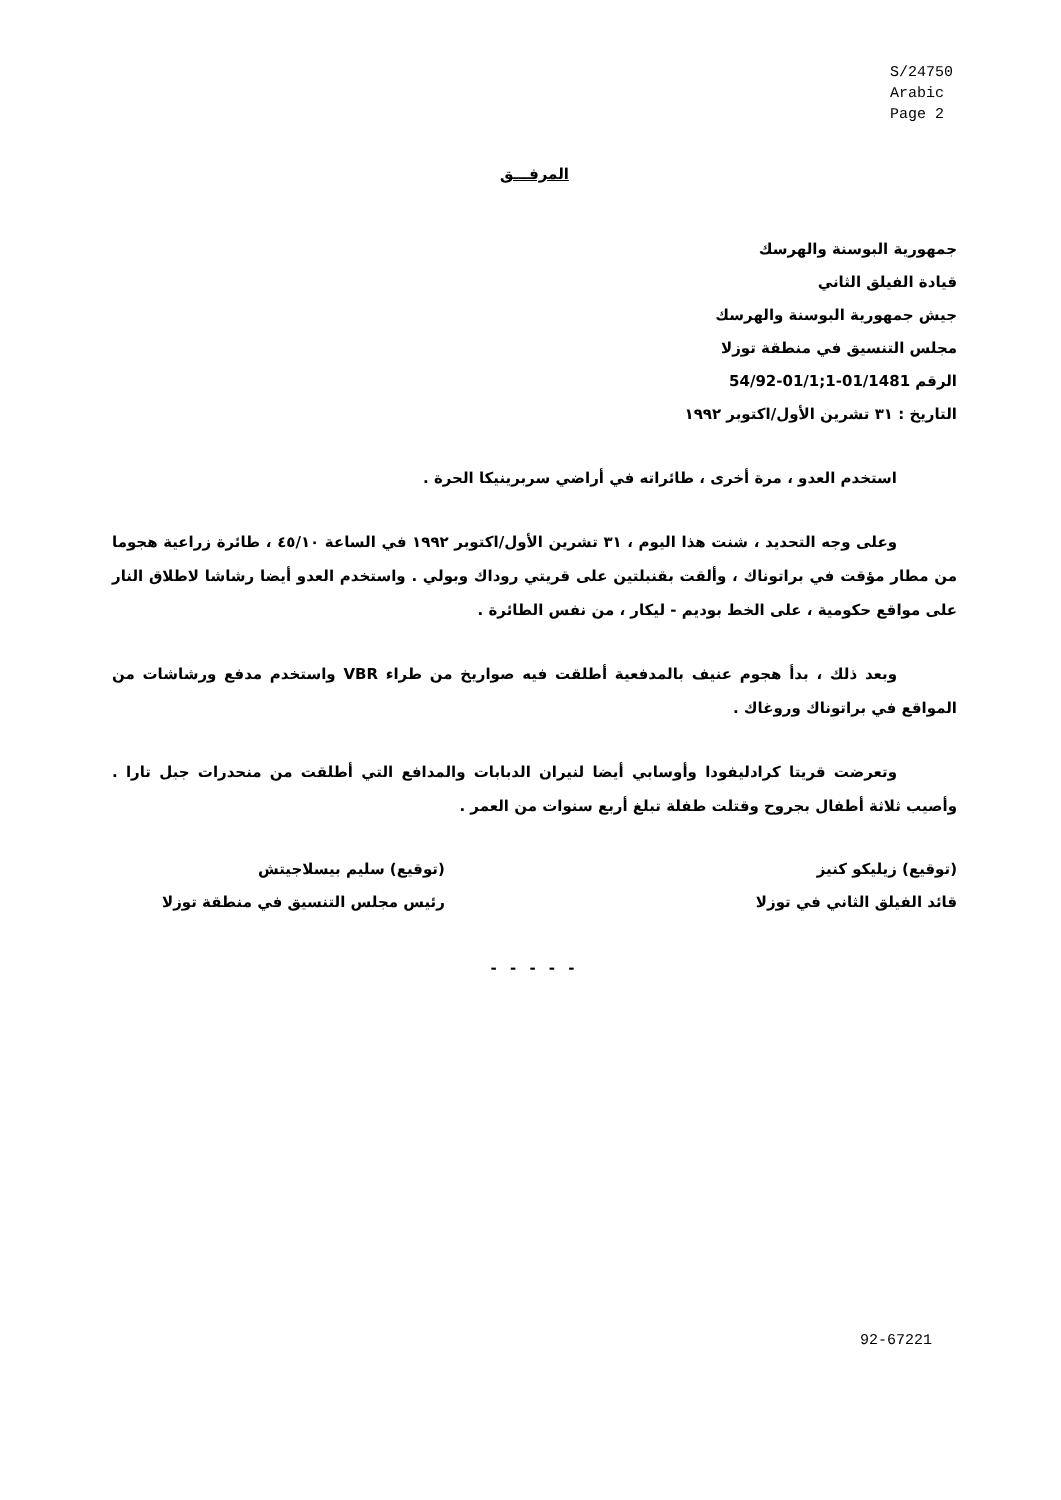S/24750
Arabic
Page 2
المرفـــق
جمهورية البوسنة والهرسك
قيادة الفيلق الثاني
جيش جمهورية البوسنة والهرسك
مجلس التنسيق في منطقة توزلا
الرقم 01/1481-1;01/1-54/92
التاريخ : ٣١ تشرين الأول/اكتوبر ١٩٩٢
استخدم العدو ، مرة أخرى ، طائراته في أراضي سربرينيكا الحرة .
وعلى وجه التحديد ، شنت هذا اليوم ، ٣١ تشرين الأول/اكتوبر ١٩٩٢ في الساعة ٤٥/١٠ ، طائرة زراعية هجوما من مطار مؤقت في براتوناك ، وألقت بقنبلتين على قريتي روداك وبولي . واستخدم العدو أيضا رشاشا لاطلاق النار على مواقع حكومية ، على الخط بوديم - ليكار ، من نفس الطائرة .
وبعد ذلك ، بدأ هجوم عنيف بالمدفعية أطلقت فيه صواريخ من طراء VBR واستخدم مدفع ورشاشات من المواقع في براتوناك وروغاك .
وتعرضت قريتا كرادليفودا وأوسابي أيضا لنيران الدبابات والمدافع التي أطلقت من منحدرات جبل تارا . وأصيب ثلاثة أطفال بجروح وقتلت طفلة تبلغ أربع سنوات من العمر .
(توقيع) زيليكو كنيز
قائد الفيلق الثاني في توزلا
(توقيع) سليم بيسلاجيتش
رئيس مجلس التنسيق في منطقة توزلا
- - - - -
92-67221